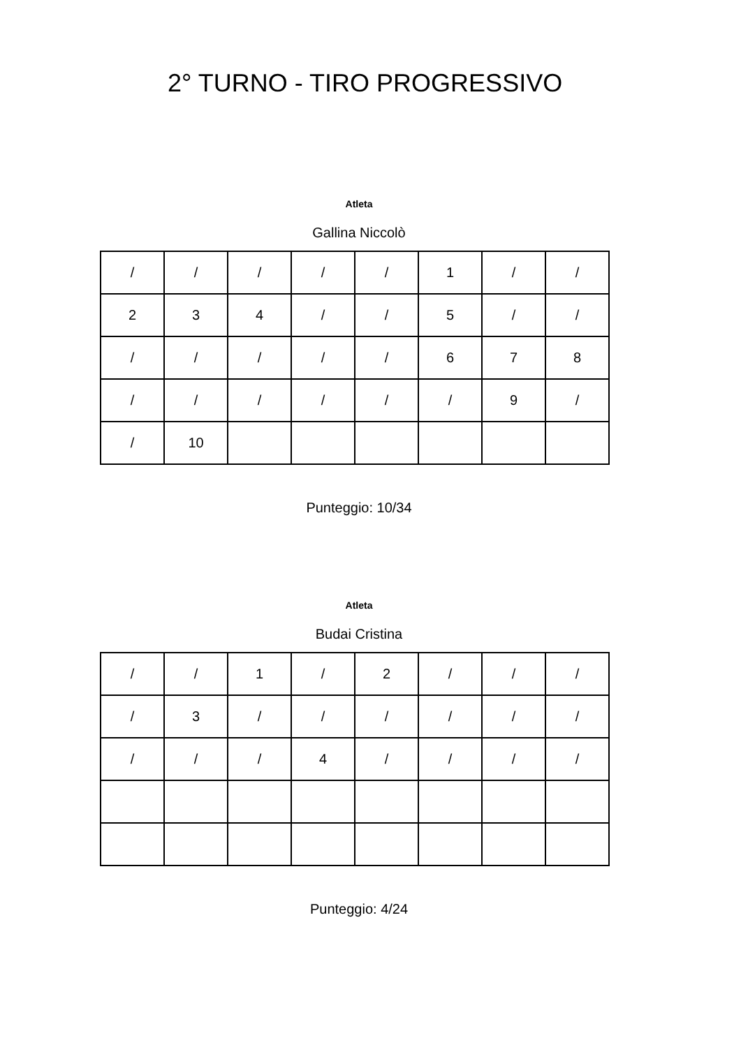2° TURNO - TIRO PROGRESSIVO
Atleta
Gallina Niccolò
| / | / | / | / | / | 1 | / | / |
| 2 | 3 | 4 | / | / | 5 | / | / |
| / | / | / | / | / | 6 | 7 | 8 |
| / | / | / | / | / | / | 9 | / |
| / | 10 | | | | | | |
Punteggio: 10/34
Atleta
Budai Cristina
| / | / | 1 | / | 2 | / | / | / |
| / | 3 | / | / | / | / | / | / |
| / | / | / | 4 | / | / | / | / |
Punteggio: 4/24